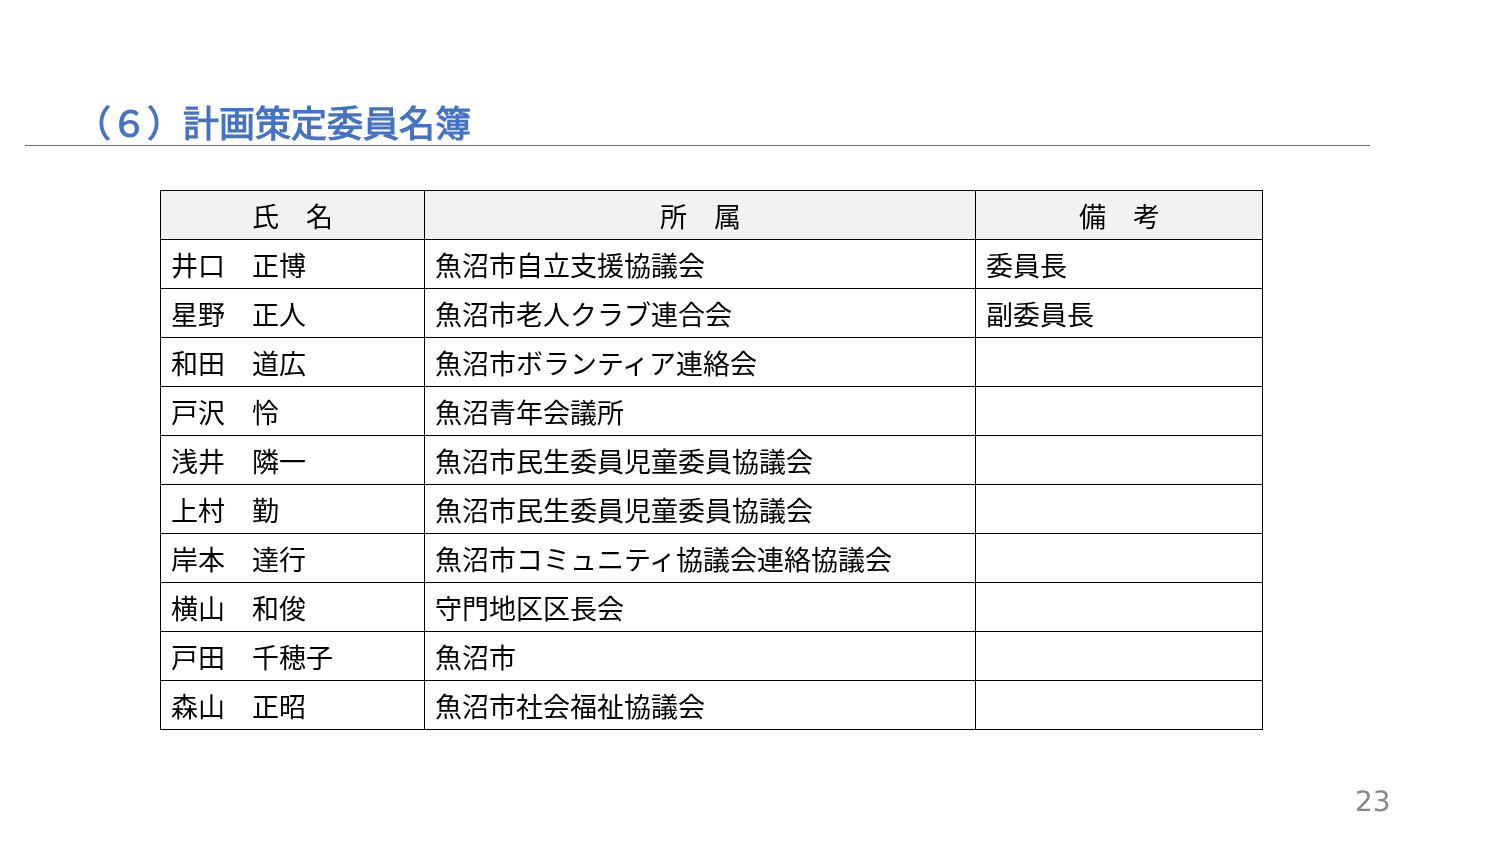（６）計画策定委員名簿
| 氏 名 | 所 属 | 備 考 |
| --- | --- | --- |
| 井口 正博 | 魚沼市自立支援協議会 | 委員長 |
| 星野 正人 | 魚沼市老人クラブ連合会 | 副委員長 |
| 和田 道広 | 魚沼市ボランティア連絡会 | |
| 戸沢 怜 | 魚沼青年会議所 | |
| 浅井 隣一 | 魚沼市民生委員児童委員協議会 | |
| 上村 勤 | 魚沼市民生委員児童委員協議会 | |
| 岸本 達行 | 魚沼市コミュニティ協議会連絡協議会 | |
| 横山 和俊 | 守門地区区長会 | |
| 戸田 千穂子 | 魚沼市 | |
| 森山 正昭 | 魚沼市社会福祉協議会 | |
23